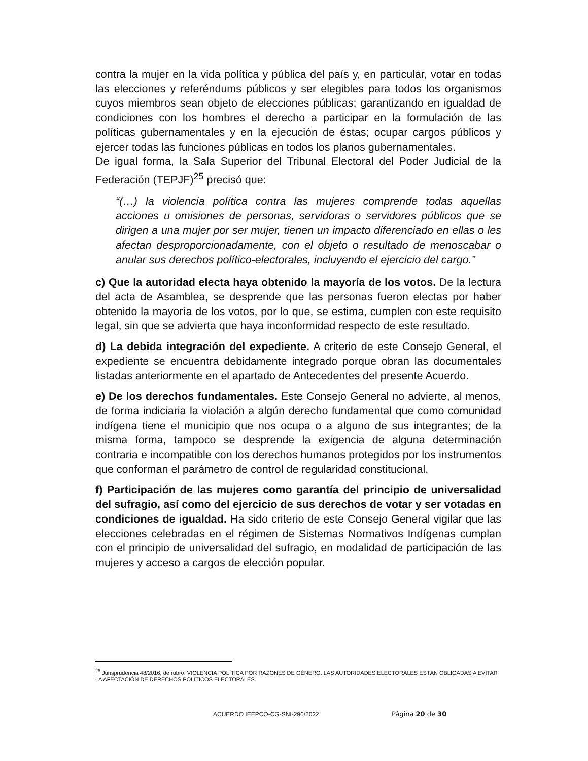contra la mujer en la vida política y pública del país y, en particular, votar en todas las elecciones y referéndums públicos y ser elegibles para todos los organismos cuyos miembros sean objeto de elecciones públicas; garantizando en igualdad de condiciones con los hombres el derecho a participar en la formulación de las políticas gubernamentales y en la ejecución de éstas; ocupar cargos públicos y ejercer todas las funciones públicas en todos los planos gubernamentales.
De igual forma, la Sala Superior del Tribunal Electoral del Poder Judicial de la Federación (TEPJF)<sup>25</sup> precisó que:
“(…) la violencia política contra las mujeres comprende todas aquellas acciones u omisiones de personas, servidoras o servidores públicos que se dirigen a una mujer por ser mujer, tienen un impacto diferenciado en ellas o les afectan desproporcionadamente, con el objeto o resultado de menoscabar o anular sus derechos político-electorales, incluyendo el ejercicio del cargo.”
c) Que la autoridad electa haya obtenido la mayoría de los votos. De la lectura del acta de Asamblea, se desprende que las personas fueron electas por haber obtenido la mayoría de los votos, por lo que, se estima, cumplen con este requisito legal, sin que se advierta que haya inconformidad respecto de este resultado.
d) La debida integración del expediente. A criterio de este Consejo General, el expediente se encuentra debidamente integrado porque obran las documentales listadas anteriormente en el apartado de Antecedentes del presente Acuerdo.
e) De los derechos fundamentales. Este Consejo General no advierte, al menos, de forma indiciaria la violación a algún derecho fundamental que como comunidad indígena tiene el municipio que nos ocupa o a alguno de sus integrantes; de la misma forma, tampoco se desprende la exigencia de alguna determinación contraria e incompatible con los derechos humanos protegidos por los instrumentos que conforman el parámetro de control de regularidad constitucional.
f) Participación de las mujeres como garantía del principio de universalidad del sufragio, así como del ejercicio de sus derechos de votar y ser votadas en condiciones de igualdad. Ha sido criterio de este Consejo General vigilar que las elecciones celebradas en el régimen de Sistemas Normativos Indígenas cumplan con el principio de universalidad del sufragio, en modalidad de participación de las mujeres y acceso a cargos de elección popular.
<sup>25</sup> Jurisprudencia 48/2016, de rubro: VIOLENCIA POLÍTICA POR RAZONES DE GÉNERO. LAS AUTORIDADES ELECTORALES ESTÁN OBLIGADAS A EVITAR LA AFECTACIÓN DE DERECHOS POLÍTICOS ELECTORALES.
ACUERDO IEEPCO-CG-SNI-296/2022 Página 20 de 30